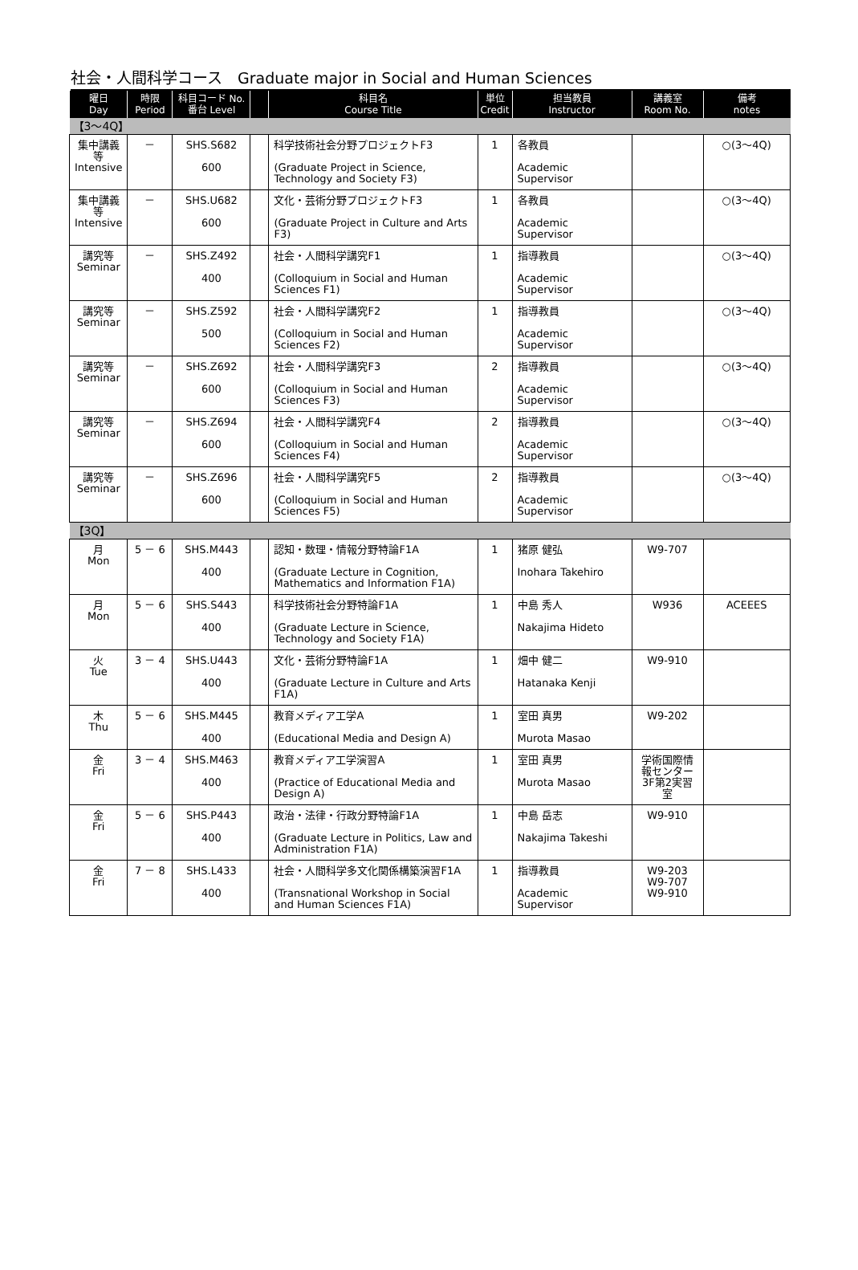社会・人間科学コース　Graduate major in Social and Human Sciences
| 曜日 Day | 時限 Period | 科目コード No. 番台 Level | | 科目名 Course Title | 単位 Credit | 担当教員 Instructor | 講義室 Room No. | 備考 notes |
| --- | --- | --- | --- | --- | --- | --- | --- | --- |
| 【3～4Q】 | | | | | | | | |
| 集中講義等 Intensive | － | SHS.S682 600 | | 科学技術社会分野プロジェクトF3 (Graduate Project in Science, Technology and Society F3) | 1 | 各教員 Academic Supervisor | | ○(3～4Q) |
| 集中講義等 Intensive | － | SHS.U682 600 | | 文化・芸術分野プロジェクトF3 (Graduate Project in Culture and Arts F3) | 1 | 各教員 Academic Supervisor | | ○(3～4Q) |
| 講究等 Seminar | － | SHS.Z492 400 | | 社会・人間科学講究F1 (Colloquium in Social and Human Sciences F1) | 1 | 指導教員 Academic Supervisor | | ○(3～4Q) |
| 講究等 Seminar | － | SHS.Z592 500 | | 社会・人間科学講究F2 (Colloquium in Social and Human Sciences F2) | 1 | 指導教員 Academic Supervisor | | ○(3～4Q) |
| 講究等 Seminar | － | SHS.Z692 600 | | 社会・人間科学講究F3 (Colloquium in Social and Human Sciences F3) | 2 | 指導教員 Academic Supervisor | | ○(3～4Q) |
| 講究等 Seminar | － | SHS.Z694 600 | | 社会・人間科学講究F4 (Colloquium in Social and Human Sciences F4) | 2 | 指導教員 Academic Supervisor | | ○(3～4Q) |
| 講究等 Seminar | － | SHS.Z696 600 | | 社会・人間科学講究F5 (Colloquium in Social and Human Sciences F5) | 2 | 指導教員 Academic Supervisor | | ○(3～4Q) |
| 【3Q】 | | | | | | | | |
| 月 Mon | 5 － 6 | SHS.M443 400 | | 認知・数理・情報分野特論F1A (Graduate Lecture in Cognition, Mathematics and Information F1A) | 1 | 猪原 健弘 Inohara Takehiro | W9-707 | |
| 月 Mon | 5 － 6 | SHS.S443 400 | | 科学技術社会分野特論F1A (Graduate Lecture in Science, Technology and Society F1A) | 1 | 中島 秀人 Nakajima Hideto | W936 | ACEEES |
| 火 Tue | 3 － 4 | SHS.U443 400 | | 文化・芸術分野特論F1A (Graduate Lecture in Culture and Arts F1A) | 1 | 畑中 健二 Hatanaka Kenji | W9-910 | |
| 木 Thu | 5 － 6 | SHS.M445 400 | | 教育メディア工学A (Educational Media and Design A) | 1 | 室田 真男 Murota Masao | W9-202 | |
| 金 Fri | 3 － 4 | SHS.M463 400 | | 教育メディア工学演習A (Practice of Educational Media and Design A) | 1 | 室田 真男 Murota Masao | 学術国際情報センター3F第2実習室 | |
| 金 Fri | 5 － 6 | SHS.P443 400 | | 政治・法律・行政分野特論F1A (Graduate Lecture in Politics, Law and Administration F1A) | 1 | 中島 岳志 Nakajima Takeshi | W9-910 | |
| 金 Fri | 7 － 8 | SHS.L433 400 | | 社会・人間科学多文化関係構築演習F1A (Transnational Workshop in Social and Human Sciences F1A) | 1 | 指導教員 Academic Supervisor | W9-203 W9-707 W9-910 | |